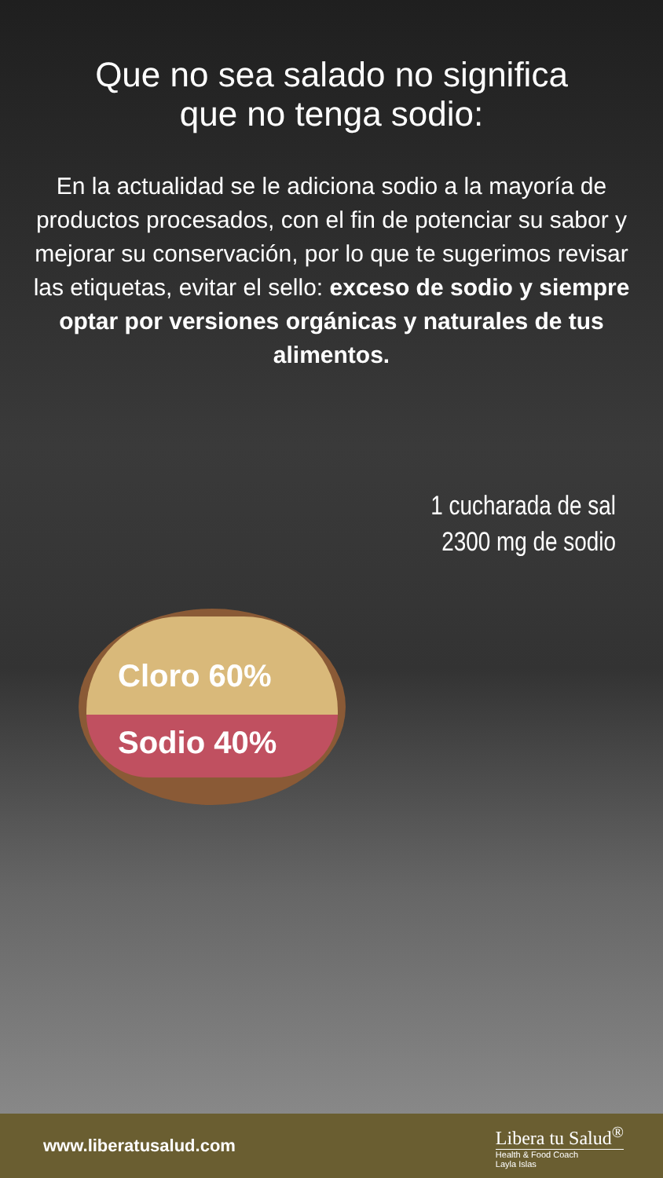Que no sea salado no significa
que no tenga sodio:
En la actualidad se le adiciona sodio a la mayoría de productos procesados, con el fin de potenciar su sabor y mejorar su conservación, por lo que te sugerimos revisar las etiquetas, evitar el sello: exceso de sodio y siempre optar por versiones orgánicas y naturales de tus alimentos.
1 cucharada de sal
2300 mg de sodio
Cloro 60%
Sodio 40%
www.liberatusalud.com
Libera tu Salud<sup>®</sup>
Health & Food Coach
Layla Islas